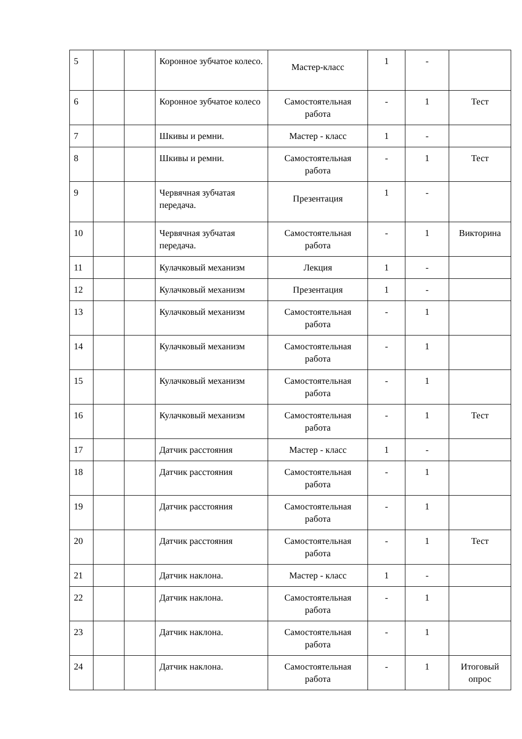| 5 | | | Коронное зубчатое колесо. | Мастер-класс | 1 | - | |
| 6 | | | Коронное зубчатое колесо | Самостоятельная работа | - | 1 | Тест |
| 7 | | | Шкивы и ремни. | Мастер - класс | 1 | - | |
| 8 | | | Шкивы и ремни. | Самостоятельная работа | - | 1 | Тест |
| 9 | | | Червячная зубчатая передача. | Презентация | 1 | - | |
| 10 | | | Червячная зубчатая передача. | Самостоятельная работа | - | 1 | Викторина |
| 11 | | | Кулачковый механизм | Лекция | 1 | - | |
| 12 | | | Кулачковый механизм | Презентация | 1 | - | |
| 13 | | | Кулачковый механизм | Самостоятельная работа | - | 1 | |
| 14 | | | Кулачковый механизм | Самостоятельная работа | - | 1 | |
| 15 | | | Кулачковый механизм | Самостоятельная работа | - | 1 | |
| 16 | | | Кулачковый механизм | Самостоятельная работа | - | 1 | Тест |
| 17 | | | Датчик расстояния | Мастер - класс | 1 | - | |
| 18 | | | Датчик расстояния | Самостоятельная работа | - | 1 | |
| 19 | | | Датчик расстояния | Самостоятельная работа | - | 1 | |
| 20 | | | Датчик расстояния | Самостоятельная работа | - | 1 | Тест |
| 21 | | | Датчик наклона. | Мастер - класс | 1 | - | |
| 22 | | | Датчик наклона. | Самостоятельная работа | - | 1 | |
| 23 | | | Датчик наклона. | Самостоятельная работа | - | 1 | |
| 24 | | | Датчик наклона. | Самостоятельная работа | - | 1 | Итоговый опрос |